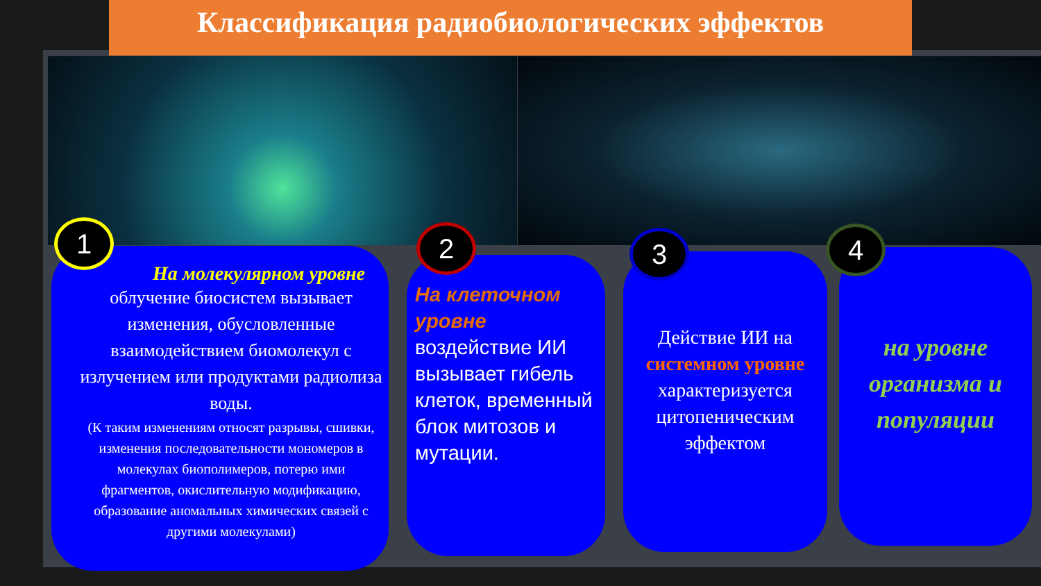Классификация радиобиологических эффектов
На молекулярном уровне
облучение биосистем вызывает изменения, обусловленные взаимодействием биомолекул с излучением или продуктами радиолиза воды.
(К таким изменениям относят разрывы, сшивки, изменения последовательности мономеров в молекулах биополимеров, потерю ими фрагментов, окислительную модификацию, образование аномальных химических связей с другими молекулами)
1
На клеточном уровне
воздействие ИИ вызывает гибель клеток, временный блок митозов и мутации.
2
Действие ИИ на системном уровне характеризуется цитопеническим эффектом
3
на уровне организма и популяции
4